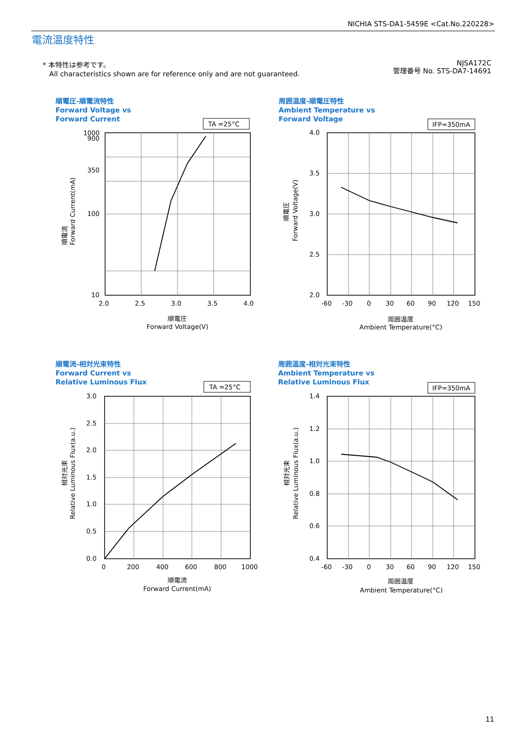NICHIA STS-DA1-5459E <Cat.No.220228>
電流温度特性
* 本特性は参考です。
All characteristics shown are for reference only and are not guaranteed.
NJSA172C
管理番号 No. STS-DA7-14691
順電圧-順電流特性
Forward Voltage vs
Forward Current
TA =25°C
1000
900
350
100
10
2.0
2.5
3.0
3.5
4.0
順電圧
Forward Voltage(V)
順電流
Forward Current(mA)
周囲温度-順電圧特性
Ambient Temperature vs
Forward Voltage
IFP=350mA
4.0
3.5
3.0
2.5
2.0
-60
-30
0
30
60
90
120
150
周囲温度
Ambient Temperature(°C)
順電圧
Forward Voltage(V)
順電流-相対光束特性
Forward Current vs
Relative Luminous Flux
TA =25°C
3.0
2.5
2.0
1.5
1.0
0.5
0.0
0
200
400
600
800
1000
順電流
Forward Current(mA)
相対光束
Relative Luminous Flux(a.u.)
周囲温度-相対光束特性
Ambient Temperature vs
Relative Luminous Flux
IFP=350mA
1.4
1.2
1.0
0.8
0.6
0.4
-60
-30
0
30
60
90
120
150
周囲温度
Ambient Temperature(°C)
相対光束
Relative Luminous Flux(a.u.)
11